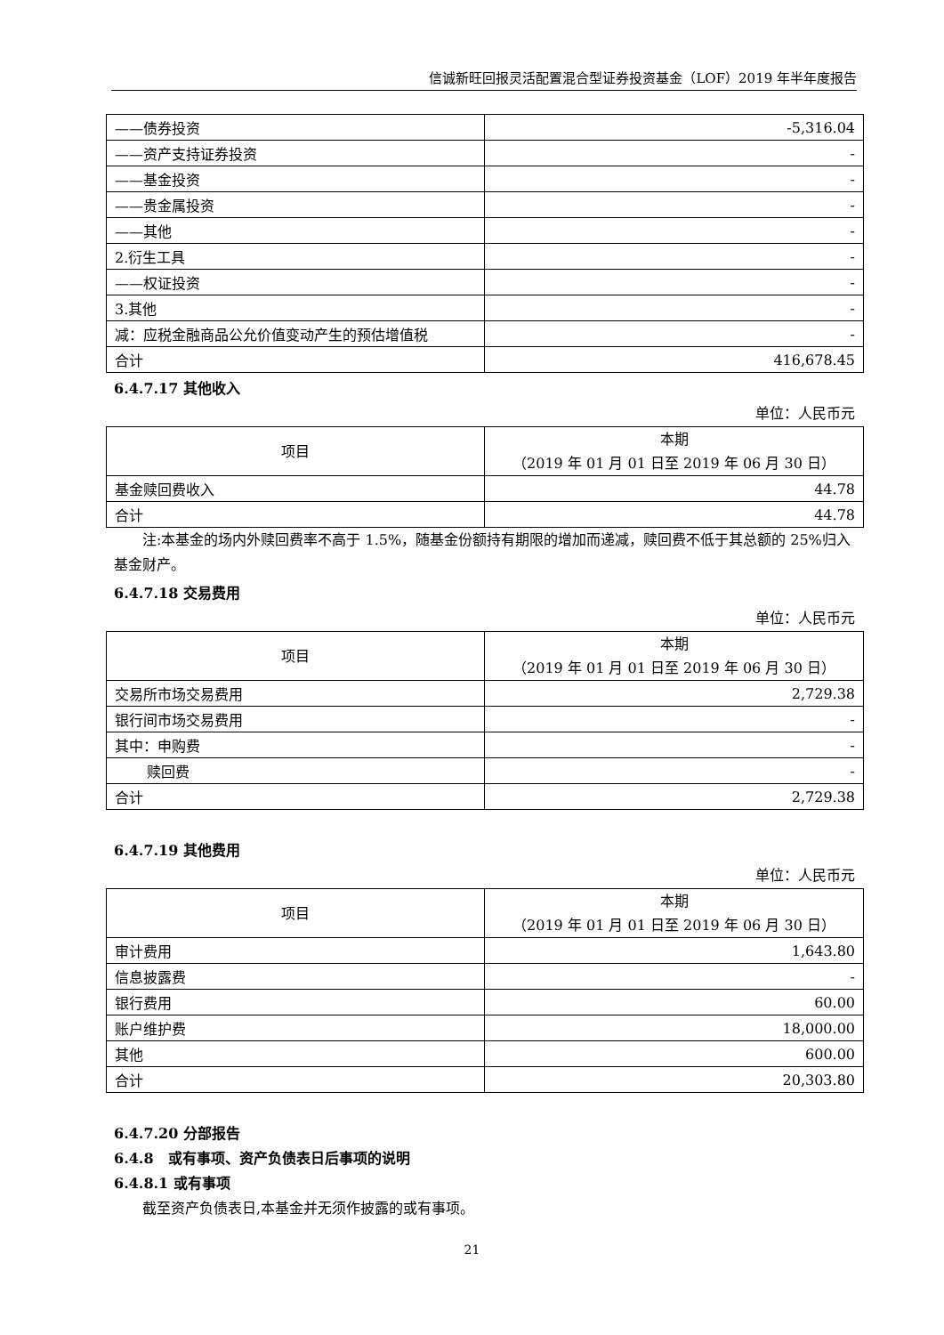信诚新旺回报灵活配置混合型证券投资基金（LOF）2019 年半年度报告
| ——债券投资 | -5,316.04 |
| ——资产支持证券投资 | - |
| ——基金投资 | - |
| ——贵金属投资 | - |
| ——其他 | - |
| 2.衍生工具 | - |
| ——权证投资 | - |
| 3.其他 | - |
| 减：应税金融商品公允价值变动产生的预估增值税 | - |
| 合计 | 416,678.45 |
6.4.7.17 其他收入
单位：人民币元
| 项目 | 本期 （2019 年 01 月 01 日至 2019 年 06 月 30 日） |
| --- | --- |
| 基金赎回费收入 | 44.78 |
| 合计 | 44.78 |
注:本基金的场内外赎回费率不高于 1.5%，随基金份额持有期限的增加而递减，赎回费不低于其总额的 25%归入基金财产。
6.4.7.18 交易费用
单位：人民币元
| 项目 | 本期 （2019 年 01 月 01 日至 2019 年 06 月 30 日） |
| --- | --- |
| 交易所市场交易费用 | 2,729.38 |
| 银行间市场交易费用 | - |
| 其中：申购费 | - |
| 赎回费 | - |
| 合计 | 2,729.38 |
6.4.7.19 其他费用
单位：人民币元
| 项目 | 本期 （2019 年 01 月 01 日至 2019 年 06 月 30 日） |
| --- | --- |
| 审计费用 | 1,643.80 |
| 信息披露费 | - |
| 银行费用 | 60.00 |
| 账户维护费 | 18,000.00 |
| 其他 | 600.00 |
| 合计 | 20,303.80 |
6.4.7.20 分部报告
6.4.8　或有事项、资产负债表日后事项的说明
6.4.8.1 或有事项
截至资产负债表日,本基金并无须作披露的或有事项。
21